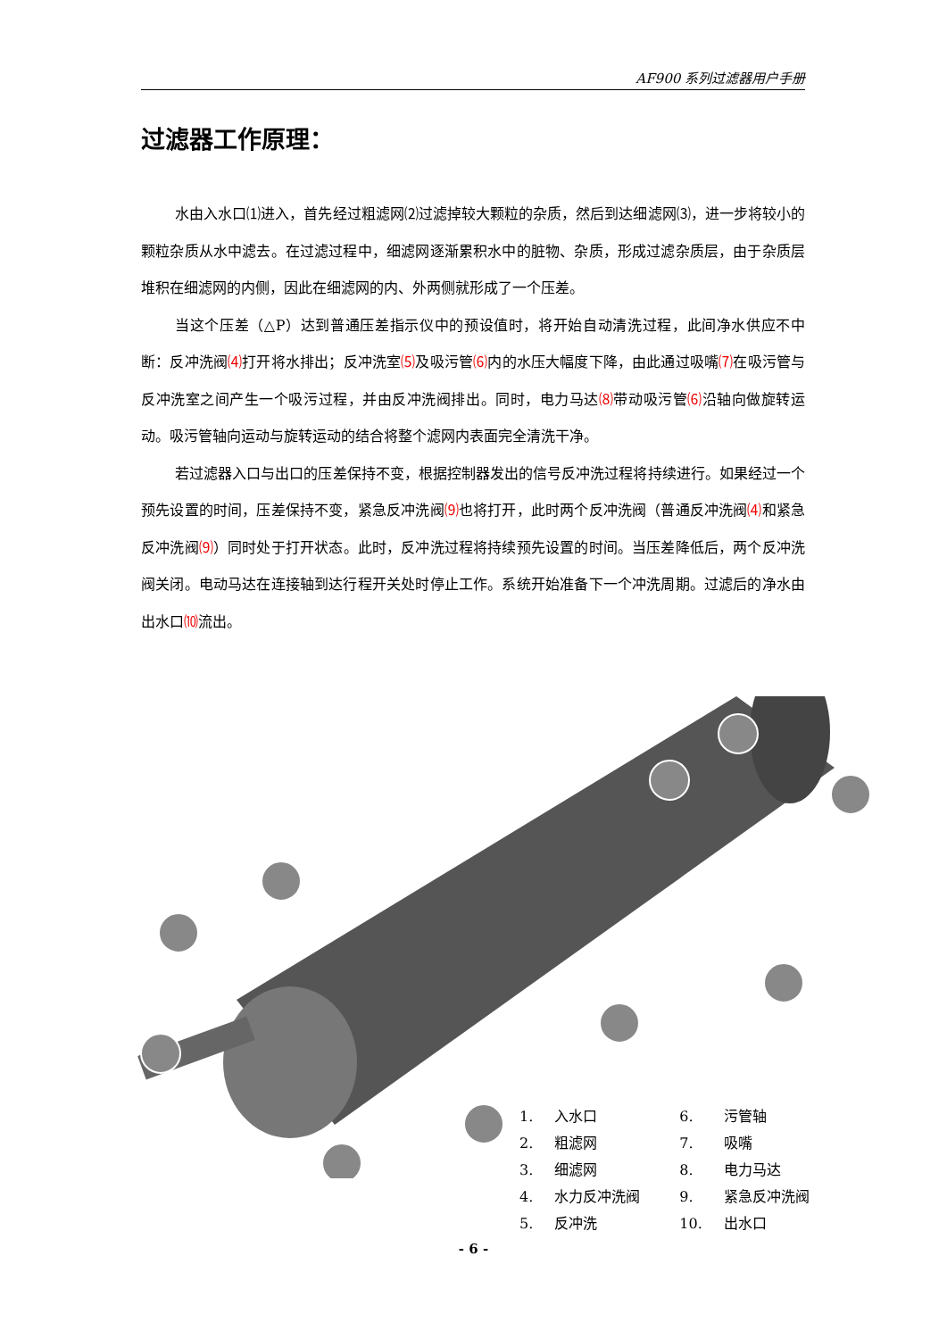AF900 系列过滤器用户手册
过滤器工作原理：
水由入水口⑴进入，首先经过粗滤网⑵过滤掉较大颗粒的杂质，然后到达细滤网⑶，进一步将较小的颗粒杂质从水中滤去。在过滤过程中，细滤网逐渐累积水中的脏物、杂质，形成过滤杂质层，由于杂质层堆积在细滤网的内侧，因此在细滤网的内、外两侧就形成了一个压差。
当这个压差（△P）达到普通压差指示仪中的预设值时，将开始自动清洗过程，此间净水供应不中断：反冲洗阀⑷打开将水排出；反冲洗室⑸及吸污管⑹内的水压大幅度下降，由此通过吸嘴⑺在吸污管与反冲洗室之间产生一个吸污过程，并由反冲洗阀排出。同时，电力马达⑻带动吸污管⑹沿轴向做旋转运动。吸污管轴向运动与旋转运动的结合将整个滤网内表面完全清洗干净。
若过滤器入口与出口的压差保持不变，根据控制器发出的信号反冲洗过程将持续进行。如果经过一个预先设置的时间，压差保持不变，紧急反冲洗阀⑼也将打开，此时两个反冲洗阀（普通反冲洗阀⑷和紧急反冲洗阀⑼）同时处于打开状态。此时，反冲洗过程将持续预先设置的时间。当压差降低后，两个反冲洗阀关闭。电动马达在连接轴到达行程开关处时停止工作。系统开始准备下一个冲洗周期。过滤后的净水由出水口⑽流出。
| 1. | 入水口 | 6. | 污管轴 |
| 2. | 粗滤网 | 7. | 吸嘴 |
| 3. | 细滤网 | 8. | 电力马达 |
| 4. | 水力反冲洗阀 | 9. | 紧急反冲洗阀 |
| 5. | 反冲洗 | 10. | 出水口 |
- 6 -